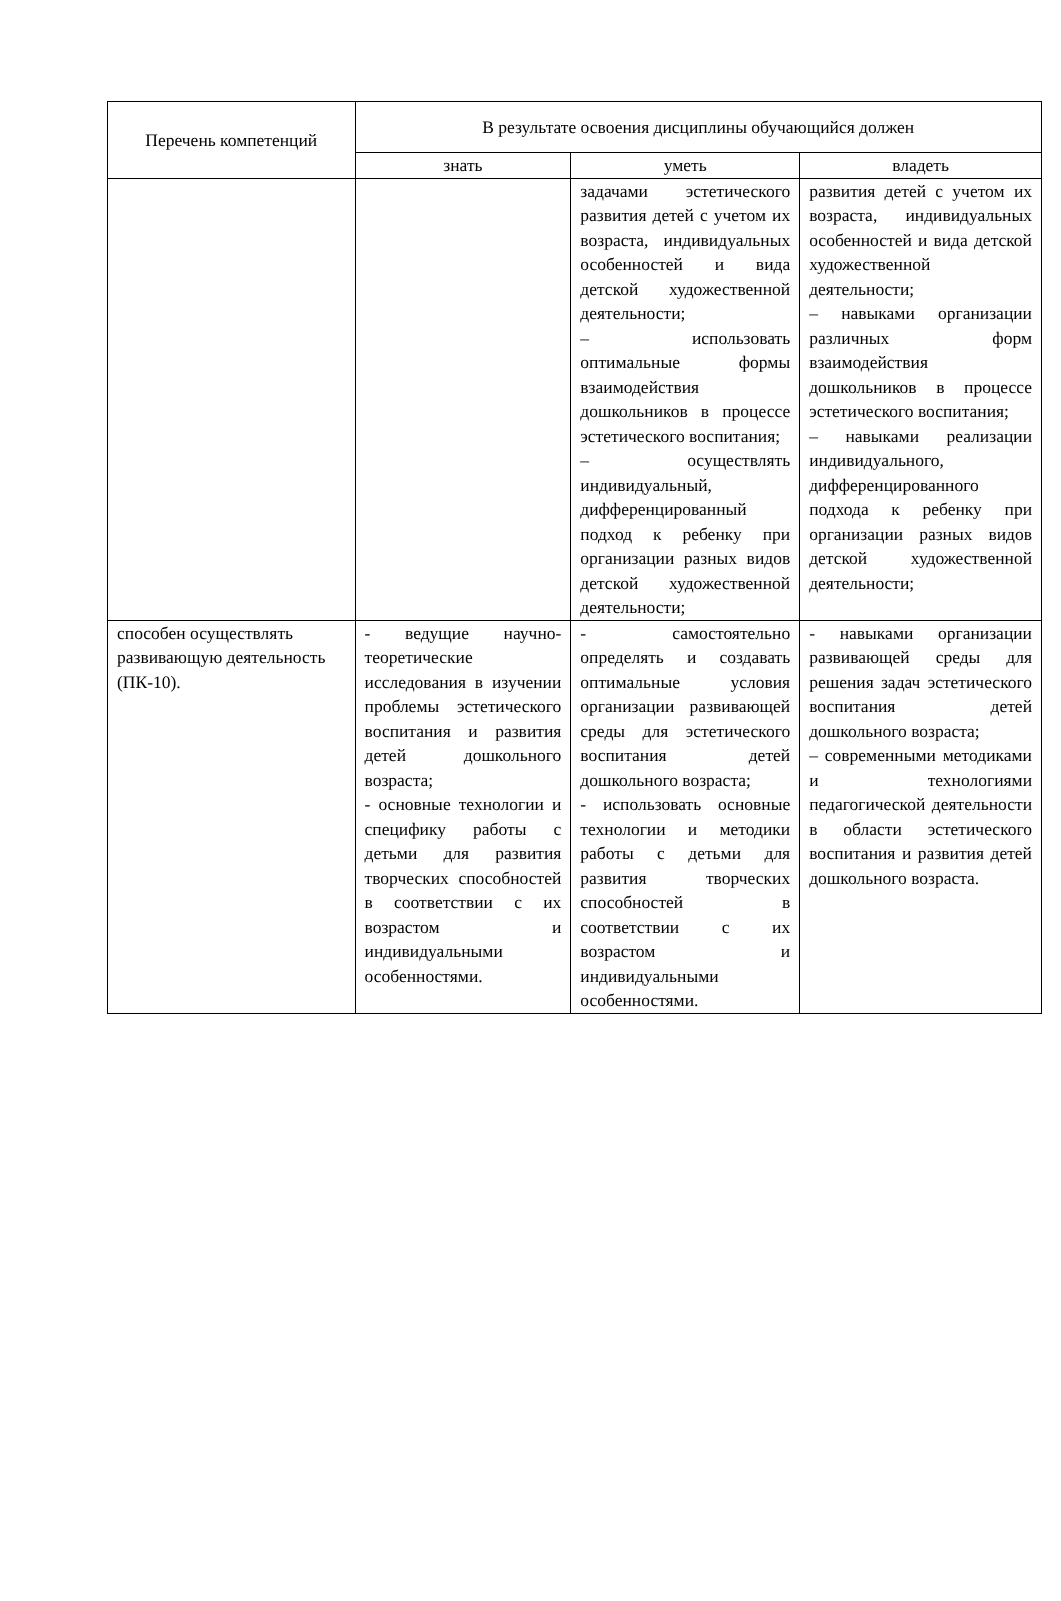| Перечень компетенций | В результате освоения дисциплины обучающийся должен | | |
| --- | --- | --- | --- |
| | знать | уметь | владеть |
| | | задачами эстетического развития детей с учетом их возраста, индивидуальных особенностей и вида детской художественной деятельности; – использовать оптимальные формы взаимодействия дошкольников в процессе эстетического воспитания; – осуществлять индивидуальный, дифференцированный подход к ребенку при организации разных видов детской художественной деятельности; | развития детей с учетом их возраста, индивидуальных особенностей и вида детской художественной деятельности; – навыками организации различных форм взаимодействия дошкольников в процессе эстетического воспитания; – навыками реализации индивидуального, дифференцированного подхода к ребенку при организации разных видов детской художественной деятельности; |
| способен осуществлять развивающую деятельность (ПК-10). | - ведущие научно-теоретические исследования в изучении проблемы эстетического воспитания и развития детей дошкольного возраста; - основные технологии и специфику работы с детьми для развития творческих способностей в соответствии с их возрастом и индивидуальными особенностями. | - самостоятельно определять и создавать оптимальные условия организации развивающей среды для эстетического воспитания детей дошкольного возраста; - использовать основные технологии и методики работы с детьми для развития творческих способностей в соответствии с их возрастом и индивидуальными особенностями. | - навыками организации развивающей среды для решения задач эстетического воспитания детей дошкольного возраста; – современными методиками и технологиями педагогической деятельности в области эстетического воспитания и развития детей дошкольного возраста. |